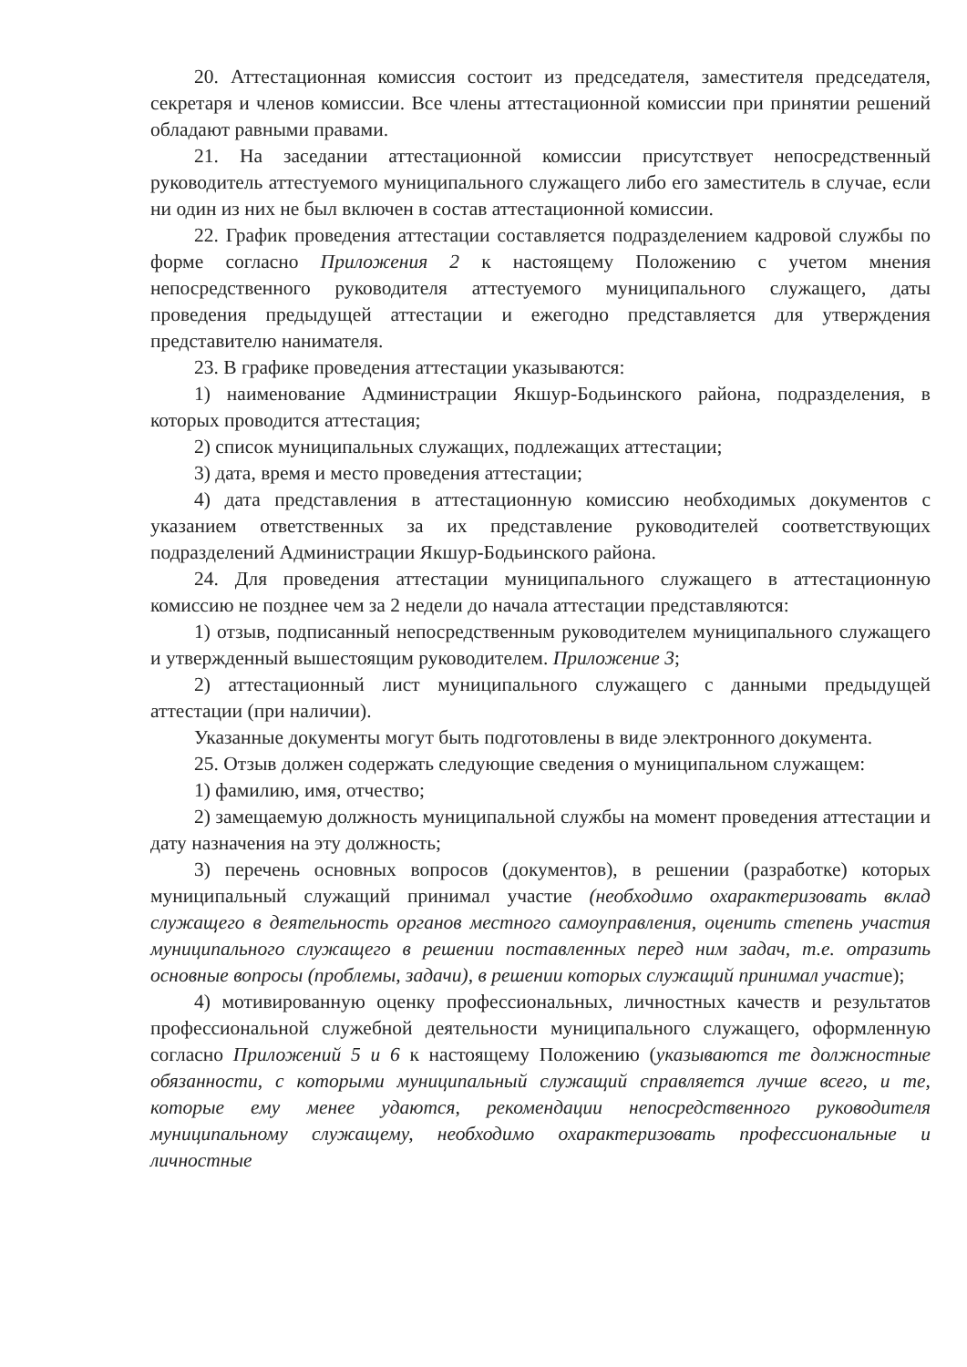20. Аттестационная комиссия состоит из председателя, заместителя председателя, секретаря и членов комиссии. Все члены аттестационной комиссии при принятии решений обладают равными правами.
21. На заседании аттестационной комиссии присутствует непосредственный руководитель аттестуемого муниципального служащего либо его заместитель в случае, если ни один из них не был включен в состав аттестационной комиссии.
22. График проведения аттестации составляется подразделением кадровой службы по форме согласно Приложения 2 к настоящему Положению с учетом мнения непосредственного руководителя аттестуемого муниципального служащего, даты проведения предыдущей аттестации и ежегодно представляется для утверждения представителю нанимателя.
23. В графике проведения аттестации указываются:
1) наименование Администрации Якшур-Бодьинского района, подразделения, в которых проводится аттестация;
2) список муниципальных служащих, подлежащих аттестации;
3) дата, время и место проведения аттестации;
4) дата представления в аттестационную комиссию необходимых документов с указанием ответственных за их представление руководителей соответствующих подразделений Администрации Якшур-Бодьинского района.
24. Для проведения аттестации муниципального служащего в аттестационную комиссию не позднее чем за 2 недели до начала аттестации представляются:
1) отзыв, подписанный непосредственным руководителем муниципального служащего и утвержденный вышестоящим руководителем. Приложение 3;
2) аттестационный лист муниципального служащего с данными предыдущей аттестации (при наличии).
Указанные документы могут быть подготовлены в виде электронного документа.
25. Отзыв должен содержать следующие сведения о муниципальном служащем:
1) фамилию, имя, отчество;
2) замещаемую должность муниципальной службы на момент проведения аттестации и дату назначения на эту должность;
3) перечень основных вопросов (документов), в решении (разработке) которых муниципальный служащий принимал участие (необходимо охарактеризовать вклад служащего в деятельность органов местного самоуправления, оценить степень участия муниципального служащего в решении поставленных перед ним задач, т.е. отразить основные вопросы (проблемы, задачи), в решении которых служащий принимал участие);
4) мотивированную оценку профессиональных, личностных качеств и результатов профессиональной служебной деятельности муниципального служащего, оформленную согласно Приложений 5 и 6 к настоящему Положению (указываются те должностные обязанности, с которыми муниципальный служащий справляется лучше всего, и те, которые ему менее удаются, рекомендации непосредственного руководителя муниципальному служащему, необходимо охарактеризовать профессиональные и личностные